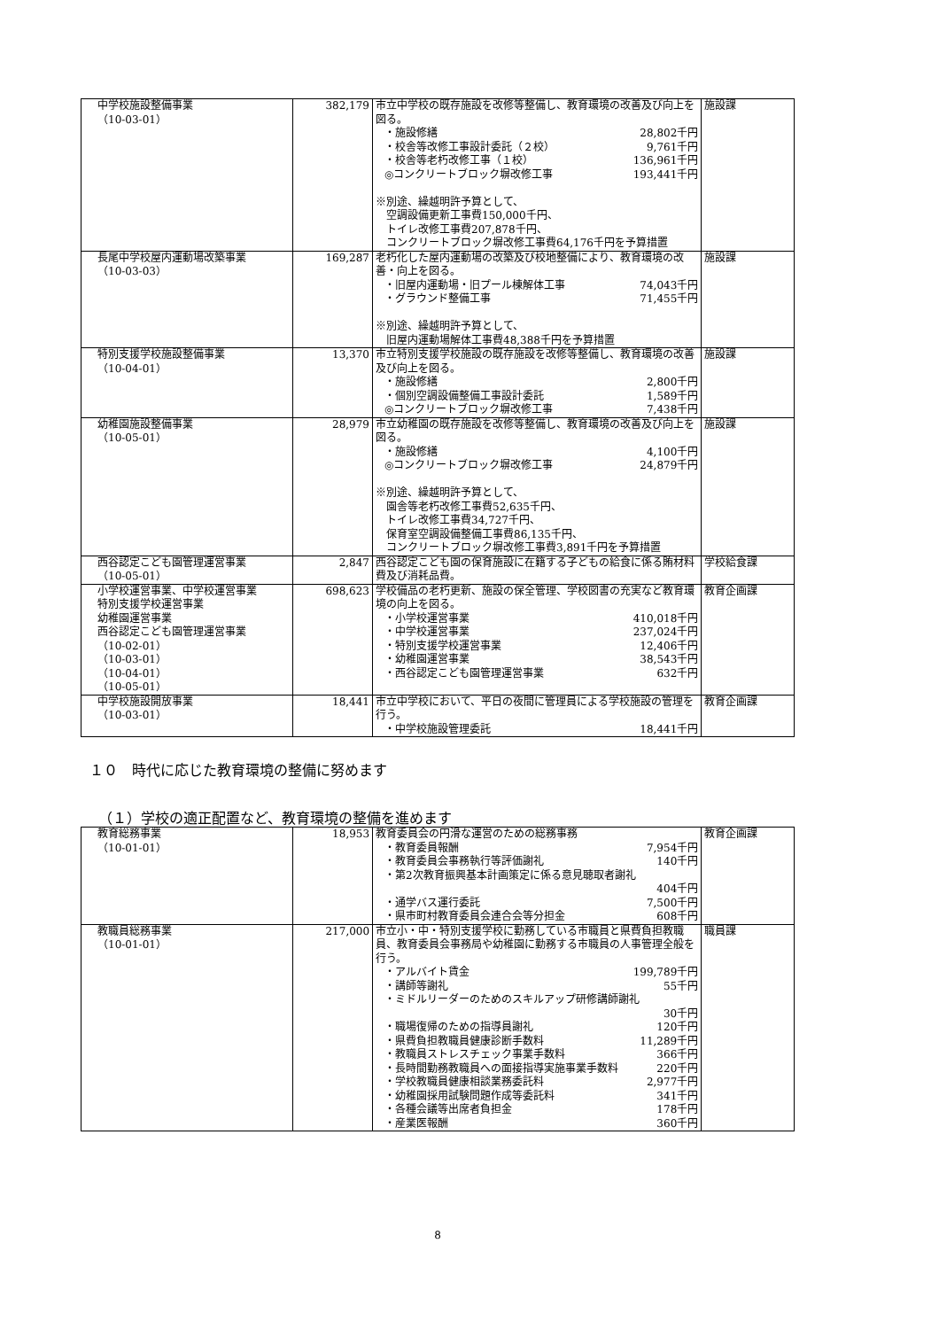| 中学校施設整備事業 （10-03-01） | 382,179 | 市立中学校の既存施設を改修等整備し、教育環境の改善及び向上を図る。 ・施設修繕 28,802千円 ・校舎等改修工事設計委託（２校） 9,761千円 ・校舎等老朽改修工事（１校） 136,961千円 ◎コンクリートブロック塀改修工事 193,441千円 ※別途、繰越明許予算として、 空調設備更新工事費150,000千円、 トイレ改修工事費207,878千円、 コンクリートブロック塀改修工事費64,176千円を予算措置 | 施設課 |
| 長尾中学校屋内運動場改築事業 （10-03-03） | 169,287 | 老朽化した屋内運動場の改築及び校地整備により、教育環境の改善・向上を図る。 ・旧屋内運動場・旧プール棟解体工事 74,043千円 ・グラウンド整備工事 71,455千円 ※別途、繰越明許予算として、 旧屋内運動場解体工事費48,388千円を予算措置 | 施設課 |
| 特別支援学校施設整備事業 （10-04-01） | 13,370 | 市立特別支援学校施設の既存施設を改修等整備し、教育環境の改善及び向上を図る。 ・施設修繕 2,800千円 ・個別空調設備整備工事設計委託 1,589千円 ◎コンクリートブロック塀改修工事 7,438千円 | 施設課 |
| 幼稚園施設整備事業 （10-05-01） | 28,979 | 市立幼稚園の既存施設を改修等整備し、教育環境の改善及び向上を図る。 ・施設修繕 4,100千円 ◎コンクリートブロック塀改修工事 24,879千円 ※別途、繰越明許予算として、 園舎等老朽改修工事費52,635千円、 トイレ改修工事費34,727千円、 保育室空調設備整備工事費86,135千円、 コンクリートブロック塀改修工事費3,891千円を予算措置 | 施設課 |
| 西谷認定こども園管理運営事業 （10-05-01） | 2,847 | 西谷認定こども園の保育施設に在籍する子どもの給食に係る賄材料費及び消耗品費。 | 学校給食課 |
| 小学校運営事業、中学校運営事業 特別支援学校運営事業 幼稚園運営事業 西谷認定こども園管理運営事業 （10-02-01） （10-03-01） （10-04-01） （10-05-01） | 698,623 | 学校備品の老朽更新、施設の保全管理、学校図書の充実など教育環境の向上を図る。 ・小学校運営事業 410,018千円 ・中学校運営事業 237,024千円 ・特別支援学校運営事業 12,406千円 ・幼稚園運営事業 38,543千円 ・西谷認定こども園管理運営事業 632千円 | 教育企画課 |
| 中学校施設開放事業 （10-03-01） | 18,441 | 市立中学校において、平日の夜間に管理員による学校施設の管理を行う。 ・中学校施設管理委託 18,441千円 | 教育企画課 |
１０　時代に応じた教育環境の整備に努めます
（１）学校の適正配置など、教育環境の整備を進めます
| 教育総務事業 （10-01-01） | 18,953 | 教育委員会の円滑な運営のための総務事務 ・教育委員報酬 7,954千円 ・教育委員会事務執行等評価謝礼 140千円 ・第2次教育振興基本計画策定に係る意見聴取者謝礼 404千円 ・通学バス運行委託 7,500千円 ・県市町村教育委員会連合会等分担金 608千円 | 教育企画課 |
| 教職員総務事業 （10-01-01） | 217,000 | 市立小・中・特別支援学校に勤務している市職員と県費負担教職員、教育委員会事務局や幼稚園に勤務する市職員の人事管理全般を行う。 ・アルバイト賃金 199,789千円 ・講師等謝礼 55千円 ・ミドルリーダーのためのスキルアップ研修講師謝礼 30千円 ・職場復帰のための指導員謝礼 120千円 ・県費負担教職員健康診断手数料 11,289千円 ・教職員ストレスチェック事業手数料 366千円 ・長時間勤務教職員への面接指導実施事業手数料 220千円 ・学校教職員健康相談業務委託料 2,977千円 ・幼稚園採用試験問題作成等委託料 341千円 ・各種会議等出席者負担金 178千円 ・産業医報酬 360千円 | 職員課 |
8